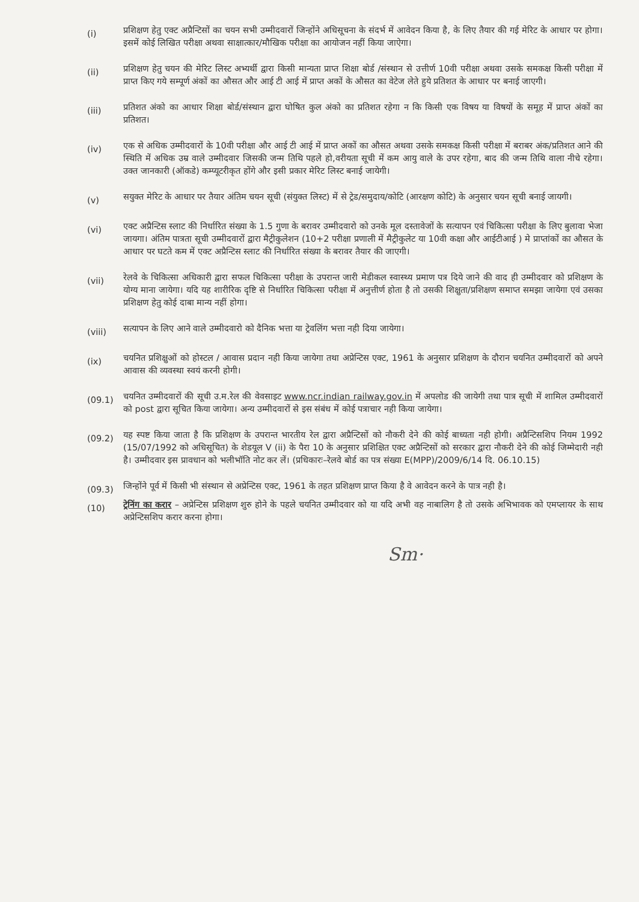(i)
प्रशिक्षण हेतु एक्ट अप्रैन्टिसों का चयन सभी उम्मीदवारों जिन्होंने अधिसूचना के संदर्भ में आवेदन किया है, के लिए तैयार की गई मेरिट के आधार पर होगा। इसमें कोई लिखित परीक्षा अथवा साक्षात्कार/मौखिक परीक्षा का आयोजन नहीं किया जाऐगा।
(ii)
प्रशिक्षण हेतु चयन की मेरिट लिस्ट अभ्यर्थी द्वारा किसी मान्यता प्राप्त शिक्षा बोर्ड /संस्थान से उत्तीर्ण 10वी परीक्षा अथवा उसके समकक्ष किसी परीक्षा में प्राप्त किए गये सम्पूर्ण अंकों का औसत और आई टी आई में प्राप्त अकों के औसत का वेटेज लेते हुये प्रतिशत के आधार पर बनाई जाएगी।
(iii)
प्रतिशत अंको का आधार शिक्षा बोर्ड/संस्थान द्वारा घोषित कुल अंको का प्रतिशत रहेगा न कि किसी एक विषय या विषयों के समूह में प्राप्त अंकों का प्रतिशत।
(iv)
एक से अधिक उम्मीदवारों के 10वी परीक्षा और आई टी आई में प्राप्त अकों का औसत अथवा उसके समकक्ष किसी परीक्षा में बराबर अंक/प्रतिशत आने की स्थिति में अधिक उम्र वाले उम्मीदवार जिसकी जन्म तिथि पहले हो,वरीयता सूची में कम आयु वाले के उपर रहेगा, बाद की जन्म तिथि वाला नीचे रहेगा। उक्त जानकारी (ऑकडे) कम्प्यूटरीकृत होंगे और इसी प्रकार मेरिट लिस्ट बनाई जायेगी।
(v)
सयुक्त मेरिट के आधार पर तैयार अंतिम चयन सूची (संयुक्त लिस्ट) में से ट्रेड/समुदाय/कोटि (आरक्षण कोटि) के अनुसार चयन सूची बनाई जायगी।
(vi)
एक्ट अप्रैन्टिस स्लाट की निर्धारित संख्या के 1.5 गुणा के बरावर उम्मीदवारो को उनके मूल दस्तावेजों के सत्यापन एवं चिकित्सा परीक्षा के लिए बुलावा भेजा जायगा। अंतिम पात्रता सूची उम्मीदवारों द्वारा मैट्रीकुलेशन (10+2 परीक्षा प्रणाली में मैट्रीकुलेट या 10वी कक्षा और आईटीआई ) मे प्राप्तांकों का औसत के आधार पर घटते कम में एक्ट अप्रैन्टिस स्लाट की निर्धारित संख्या के बरावर तैयार की जाएगी।
(vii)
रेलवे के चिकित्सा अधिकारी द्वारा सफल चिकित्सा परीक्षा के उपरान्त जारी मेडीकल स्वास्थ्य प्रमाण पत्र दिये जाने की वाद ही उम्मीदवार को प्रशिक्षण के योग्य माना जायेगा। यदि यह शारीरिक दृष्टि से निर्धारित चिकित्सा परीक्षा में अनुत्तीर्ण होता है तो उसकी शिक्षुता/प्रशिक्षण समाप्त समझा जायेगा एवं उसका प्रशिक्षण हेतु कोई दाबा मान्य नहीं होगा।
(viii)
सत्यापन के लिए आने वाले उम्मीदवारो को दैनिक भत्ता या ट्रेवलिंग भत्ता नही दिया जायेगा।
(ix)
चयनित प्रशिक्षुओं को होस्टल / आवास प्रदान नही किया जायेगा तथा अप्रेन्टिस एक्ट, 1961 के अनुसार प्रशिक्षण के दौरान चयनित उम्मीदवारों को अपने आवास की व्यवस्था स्वयं करनी होगी।
(09.1)
चयनित उम्मीदवारों की सूची उ.म.रेल की वेवसाइट www.ncr.indian railway.gov.in में अपलोड की जायेगी तथा पात्र सूची में शामिल उम्मीदवारों को post द्वारा सूचित किया जायेगा। अन्य उम्मीदवारों से इस संबंध में कोई पत्राचार नही किया जायेगा।
(09.2)
यह स्पष्ट किया जाता है कि प्रशिक्षण के उपरान्त भारतीय रेल द्वारा अप्रैन्टिसों को नौकरी देने की कोई बाध्यता नही होगी। अप्रैन्टिसशिप नियम 1992 (15/07/1992 को अधिसूचित) के शेडयूल V (ii) के पैरा 10 के अनुसार प्रशिक्षित एक्ट अप्रैन्टिसों को सरकार द्वारा नौकरी देने की कोई जिम्मेदारी नही है। उम्मीदवार इस प्रावधान को भलीभॉति नोट कर लें। (प्रधिकारः–रेलवे बोर्ड का पत्र संख्या E(MPP)/2009/6/14 दि. 06.10.15)
(09.3)
जिन्होंने पूर्व में किसी भी संस्थान से अप्रेन्टिस एक्ट, 1961 के तहत प्रशिक्षण प्राप्त किया है वे आवेदन करने के पात्र नही है।
(10)
ट्रेनिंग का करार – अप्रेन्टिस प्रशिक्षण शुरु होने के पहले चयनित उम्मीदवार को या यदि अभी वह नाबालिग है तो उसके अभिभावक को एमप्लायर के साथ अप्रेन्टिसशिप करार करना होगा।
Sm·